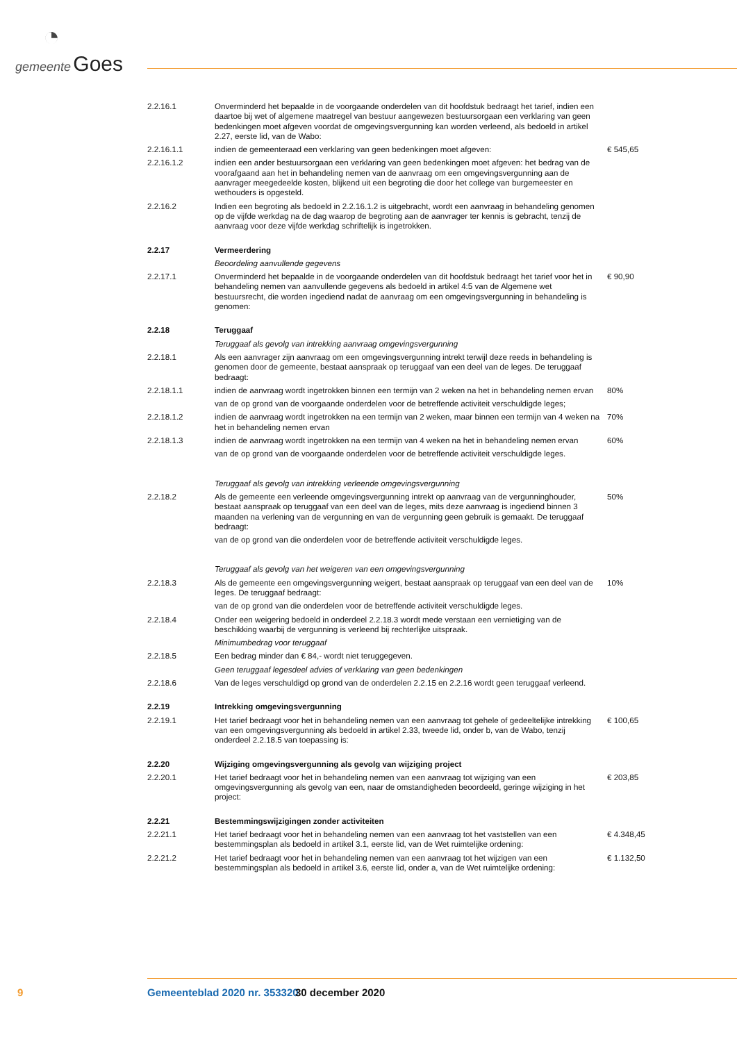◔
gemeente Goes
2.2.16.1 Onverminderd het bepaalde in de voorgaande onderdelen van dit hoofdstuk bedraagt het tarief, indien een daartoe bij wet of algemene maatregel van bestuur aangewezen bestuursorgaan een verklaring van geen bedenkingen moet afgeven voordat de omgevingsvergunning kan worden verleend, als bedoeld in artikel 2.27, eerste lid, van de Wabo:
2.2.16.1.1 indien de gemeenteraad een verklaring van geen bedenkingen moet afgeven: € 545,65
2.2.16.1.2 indien een ander bestuursorgaan een verklaring van geen bedenkingen moet afgeven: het bedrag van de voorafgaand aan het in behandeling nemen van de aanvraag om een omgevingsvergunning aan de aanvrager meegedeelde kosten, blijkend uit een begroting die door het college van burgemeester en wethouders is opgesteld.
2.2.16.2 Indien een begroting als bedoeld in 2.2.16.1.2 is uitgebracht, wordt een aanvraag in behandeling genomen op de vijfde werkdag na de dag waarop de begroting aan de aanvrager ter kennis is gebracht, tenzij de aanvraag voor deze vijfde werkdag schriftelijk is ingetrokken.
2.2.17 Vermeerdering
Beoordeling aanvullende gegevens
2.2.17.1 Onverminderd het bepaalde in de voorgaande onderdelen van dit hoofdstuk bedraagt het tarief voor het in behandeling nemen van aanvullende gegevens als bedoeld in artikel 4:5 van de Algemene wet bestuursrecht, die worden ingediend nadat de aanvraag om een omgevingsvergunning in behandeling is genomen:
€ 90,90
2.2.18 Teruggaaf
Teruggaaf als gevolg van intrekking aanvraag omgevingsvergunning
2.2.18.1 Als een aanvrager zijn aanvraag om een omgevingsvergunning intrekt terwijl deze reeds in behandeling is genomen door de gemeente, bestaat aanspraak op teruggaaf van een deel van de leges. De teruggaaf bedraagt:
2.2.18.1.1 indien de aanvraag wordt ingetrokken binnen een termijn van 2 weken na het in behandeling nemen ervan
80%
van de op grond van de voorgaande onderdelen voor de betreffende activiteit verschuldigde leges;
2.2.18.1.2 indien de aanvraag wordt ingetrokken na een termijn van 2 weken, maar binnen een termijn van 4 weken na het in behandeling nemen ervan
70%
2.2.18.1.3 indien de aanvraag wordt ingetrokken na een termijn van 4 weken na het in behandeling nemen ervan
60%
van de op grond van de voorgaande onderdelen voor de betreffende activiteit verschuldigde leges.
Teruggaaf als gevolg van intrekking verleende omgevingsvergunning
2.2.18.2 Als de gemeente een verleende omgevingsvergunning intrekt op aanvraag van de vergunninghouder, bestaat aanspraak op teruggaaf van een deel van de leges, mits deze aanvraag is ingediend binnen 3 maanden na verlening van de vergunning en van de vergunning geen gebruik is gemaakt. De teruggaaf bedraagt:
50%
van de op grond van die onderdelen voor de betreffende activiteit verschuldigde leges.
Teruggaaf als gevolg van het weigeren van een omgevingsvergunning
2.2.18.3 Als de gemeente een omgevingsvergunning weigert, bestaat aanspraak op teruggaaf van een deel van de leges. De teruggaaf bedraagt:
10%
van de op grond van die onderdelen voor de betreffende activiteit verschuldigde leges.
2.2.18.4 Onder een weigering bedoeld in onderdeel 2.2.18.3 wordt mede verstaan een vernietiging van de beschikking waarbij de vergunning is verleend bij rechterlijke uitspraak.
Minimumbedrag voor teruggaaf
2.2.18.5 Een bedrag minder dan € 84,- wordt niet teruggegeven.
Geen teruggaaf legesdeel advies of verklaring van geen bedenkingen
2.2.18.6 Van de leges verschuldigd op grond van de onderdelen 2.2.15 en 2.2.16 wordt geen teruggaaf verleend.
2.2.19 Intrekking omgevingsvergunning
2.2.19.1 Het tarief bedraagt voor het in behandeling nemen van een aanvraag tot gehele of gedeeltelijke intrekking van een omgevingsvergunning als bedoeld in artikel 2.33, tweede lid, onder b, van de Wabo, tenzij onderdeel 2.2.18.5 van toepassing is:
€ 100,65
2.2.20 Wijziging omgevingsvergunning als gevolg van wijziging project
2.2.20.1 Het tarief bedraagt voor het in behandeling nemen van een aanvraag tot wijziging van een omgevingsvergunning als gevolg van een, naar de omstandigheden beoordeeld, geringe wijziging in het project:
€ 203,85
2.2.21 Bestemmingswijzigingen zonder activiteiten
2.2.21.1 Het tarief bedraagt voor het in behandeling nemen van een aanvraag tot het vaststellen van een bestemmingsplan als bedoeld in artikel 3.1, eerste lid, van de Wet ruimtelijke ordening:
€ 4.348,45
2.2.21.2 Het tarief bedraagt voor het in behandeling nemen van een aanvraag tot het wijzigen van een bestemmingsplan als bedoeld in artikel 3.6, eerste lid, onder a, van de Wet ruimtelijke ordening:
€ 1.132,50
9 Gemeenteblad 2020 nr. 353320 30 december 2020